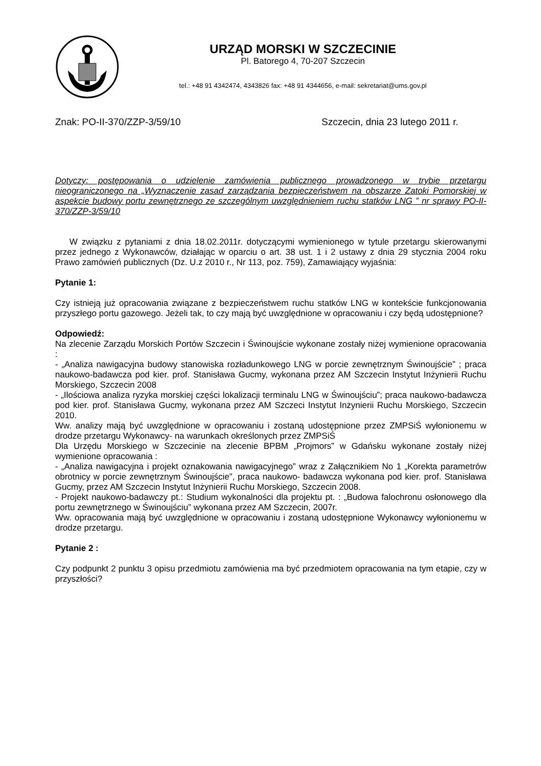URZĄD MORSKI W SZCZECINIE
Pl. Batorego 4, 70-207 Szczecin
tel.: +48 91 4342474, 4343826 fax: +48 91 4344656, e-mail: sekretariat@ums.gov.pl
Znak: PO-II-370/ZZP-3/59/10 Szczecin, dnia 23 lutego 2011 r.
Dotyczy: postępowania o udzielenie zamówienia publicznego prowadzonego w trybie przetargu nieograniczonego na „Wyznaczenie zasad zarządzania bezpieczeństwem na obszarze Zatoki Pomorskiej w aspekcie budowy portu zewnętrznego ze szczególnym uwzględnieniem ruchu statków LNG ” nr sprawy PO-II-370/ZZP-3/59/10
W związku z pytaniami z dnia 18.02.2011r. dotyczącymi wymienionego w tytule przetargu skierowanymi przez jednego z Wykonawców, działając w oparciu o art. 38 ust. 1 i 2 ustawy z dnia 29 stycznia 2004 roku Prawo zamówień publicznych (Dz. U.z 2010 r., Nr 113, poz. 759), Zamawiający wyjaśnia:
Pytanie 1:
Czy istnieją już opracowania związane z bezpieczeństwem ruchu statków LNG w kontekście funkcjonowania przyszłego portu gazowego. Jeżeli tak, to czy mają być uwzględnione w opracowaniu i czy będą udostępnione?
Odpowiedź:
Na zlecenie Zarządu Morskich Portów Szczecin i Świnoujście wykonane zostały niżej wymienione opracowania :
- „Analiza nawigacyjna budowy stanowiska rozładunkowego LNG w porcie zewnętrznym Świnoujście” ; praca naukowo-badawcza pod kier. prof. Stanisława Gucmy, wykonana przez AM Szczecin Instytut Inżynierii Ruchu Morskiego, Szczecin 2008
- „Ilościowa analiza ryzyka morskiej części lokalizacji terminalu LNG w Świnoujściu”; praca naukowo-badawcza pod kier. prof. Stanisława Gucmy, wykonana przez AM Szczeci Instytut Inżynierii Ruchu Morskiego, Szczecin 2010.
Ww. analizy mają być uwzględnione w opracowaniu i zostaną udostępnione przez ZMPSiŚ wyłonionemu w drodze przetargu Wykonawcy- na warunkach określonych przez ZMPSiŚ
Dla Urzędu Morskiego w Szczecinie na zlecenie BPBM „Projmors” w Gdańsku wykonane zostały niżej wymienione opracowania :
- „Analiza nawigacyjna i projekt oznakowania nawigacyjnego” wraz z Załącznikiem No 1 „Korekta parametrów obrotnicy w porcie zewnętrznym Świnoujście”, praca naukowo- badawcza wykonana pod kier. prof. Stanisława Gucmy, przez AM Szczecin Instytut Inżynierii Ruchu Morskiego, Szczecin 2008.
- Projekt naukowo-badawczy pt.: Studium wykonalności dla projektu pt. : „Budowa falochronu osłonowego dla portu zewnętrznego w Świnoujściu” wykonana przez AM Szczecin, 2007r.
Ww. opracowania mają być uwzględnione w opracowaniu i zostaną udostępnione Wykonawcy wyłonionemu w drodze przetargu.
Pytanie 2 :
Czy podpunkt 2 punktu 3 opisu przedmiotu zamówienia ma być przedmiotem opracowania na tym etapie, czy w przyszłości?